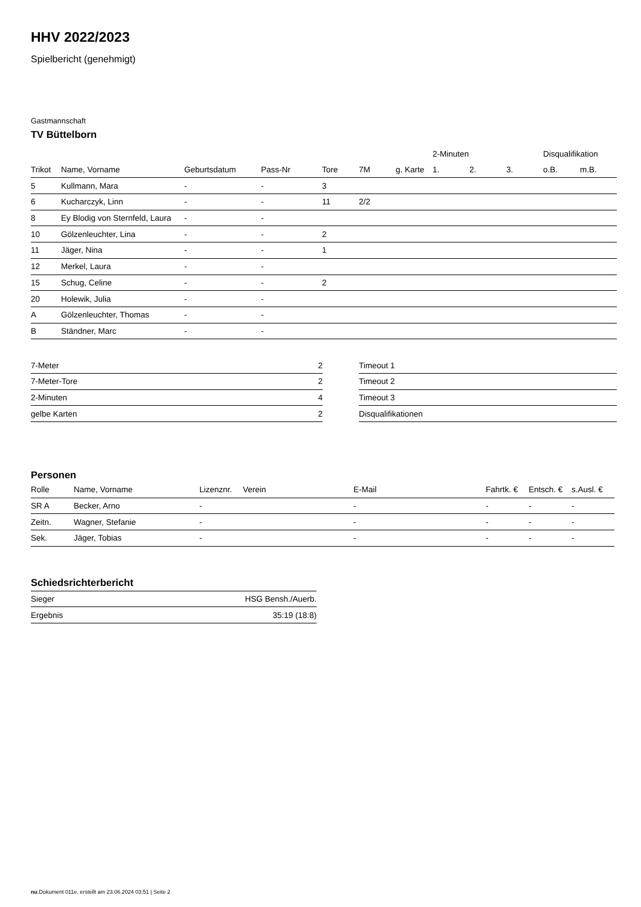HHV 2022/2023
Spielbericht (genehmigt)
Gastmannschaft
TV Büttelborn
| | | | | | | | 2-Minuten | | | Disqualifikation | |
| --- | --- | --- | --- | --- | --- | --- | --- | --- | --- | --- | --- |
| Trikot | Name, Vorname | Geburtsdatum | Pass-Nr | Tore | 7M | g. Karte | 1. | 2. | 3. | o.B. | m.B. |
| 5 | Kullmann, Mara | - | - | 3 | | | | | | | |
| 6 | Kucharczyk, Linn | - | - | 11 | 2/2 | | | | | | |
| 8 | Ey Blodig von Sternfeld, Laura | - | - | | | | | | | | |
| 10 | Gölzenleuchter, Lina | - | - | 2 | | | | | | | |
| 11 | Jäger, Nina | - | - | 1 | | | | | | | |
| 12 | Merkel, Laura | - | - | | | | | | | | |
| 15 | Schug, Celine | - | - | 2 | | | | | | | |
| 20 | Holewik, Julia | - | - | | | | | | | | |
| A | Gölzenleuchter, Thomas | - | - | | | | | | | | |
| B | Ständner, Marc | - | - | | | | | | | | |
| 7-Meter | 2 |
| 7-Meter-Tore | 2 |
| 2-Minuten | 4 |
| gelbe Karten | 2 |
| Timeout 1 |
| Timeout 2 |
| Timeout 3 |
| Disqualifikationen |
Personen
| Rolle | Name, Vorname | Lizenznr. | Verein | E-Mail | Fahrtk. € | Entsch. € | s.Ausl. € |
| --- | --- | --- | --- | --- | --- | --- | --- |
| SR A | Becker, Arno | - | | - | - | - | - |
| Zeitn. | Wagner, Stefanie | - | | - | - | - | - |
| Sek. | Jäger, Tobias | - | | - | - | - | - |
Schiedsrichterbericht
| Sieger | HSG Bensh./Auerb. |
| Ergebnis | 35:19 (18:8) |
nu.Dokument 011e, erstellt am 23.06.2024 03:51 | Seite 2